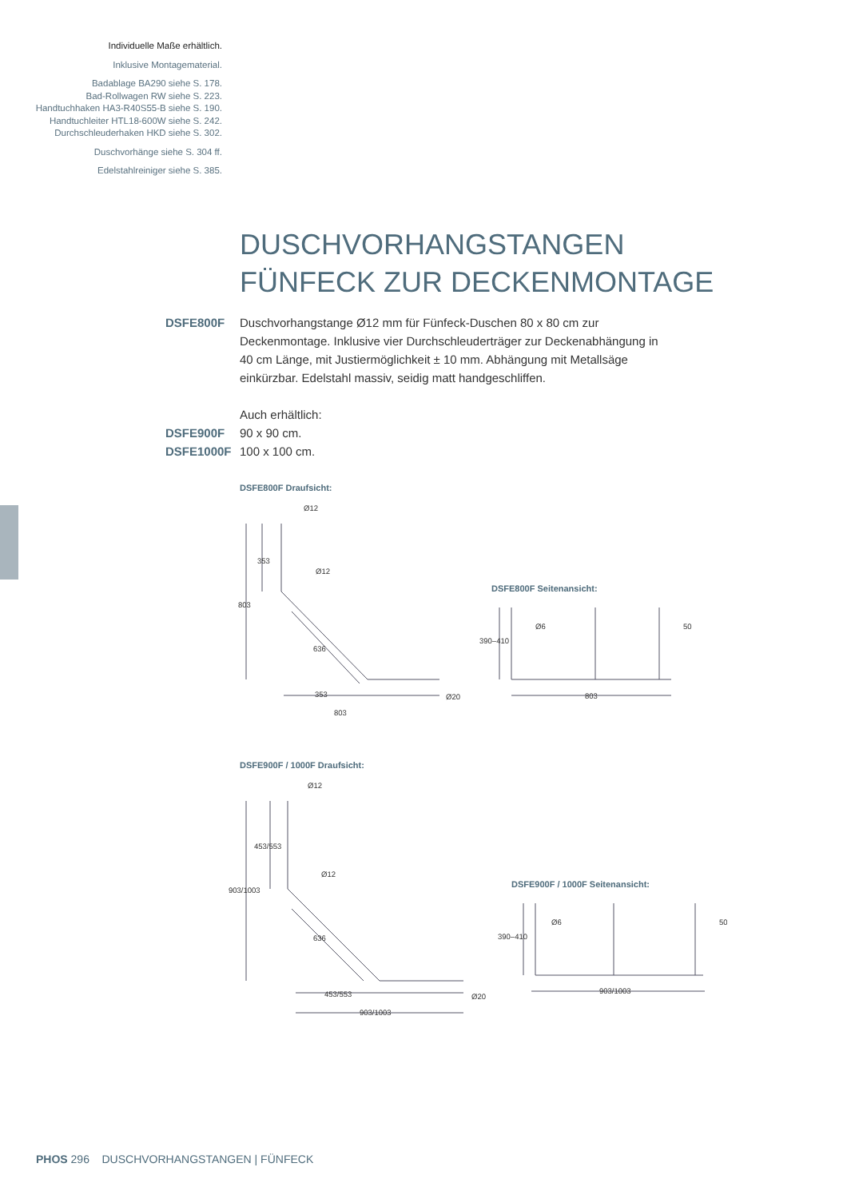Individuelle Maße erhältlich.
Inklusive Montagematerial.
Badablage BA290 siehe S. 178.
Bad-Rollwagen RW siehe S. 223.
Handtuchhaken HA3-R40S55-B siehe S. 190.
Handtuchleiter HTL18-600W siehe S. 242.
Durchschleuderhaken HKD siehe S. 302.
Duschvorhänge siehe S. 304 ff.
Edelstahlreiniger siehe S. 385.
DUSCHVORHANGSTANGEN
FÜNFECK ZUR DECKENMONTAGE
DSFE800F Duschvorhangstange Ø12 mm für Fünfeck-Duschen 80 x 80 cm zur Deckenmontage. Inklusive vier Durchschleuderträger zur Deckenabhängung in 40 cm Länge, mit Justiermöglichkeit ± 10 mm. Abhängung mit Metallsäge einkürzbar. Edelstahl massiv, seidig matt handgeschliffen.
Auch erhältlich:
DSFE900F 90 x 90 cm.
DSFE1000F 100 x 100 cm.
DSFE800F Draufsicht:
Ø12
353
803
636
353
803
Ø12
Ø20
DSFE800F Seitenansicht:
Ø6
50
390–410
803
DSFE900F / 1000F Draufsicht:
Ø12
453/553
903/1003
636
453/553
903/1003
Ø12
Ø20
DSFE900F / 1000F Seitenansicht:
Ø6
50
390–410
903/1003
PHOS 296 DUSCHVORHANGSTANGEN | FÜNFECK